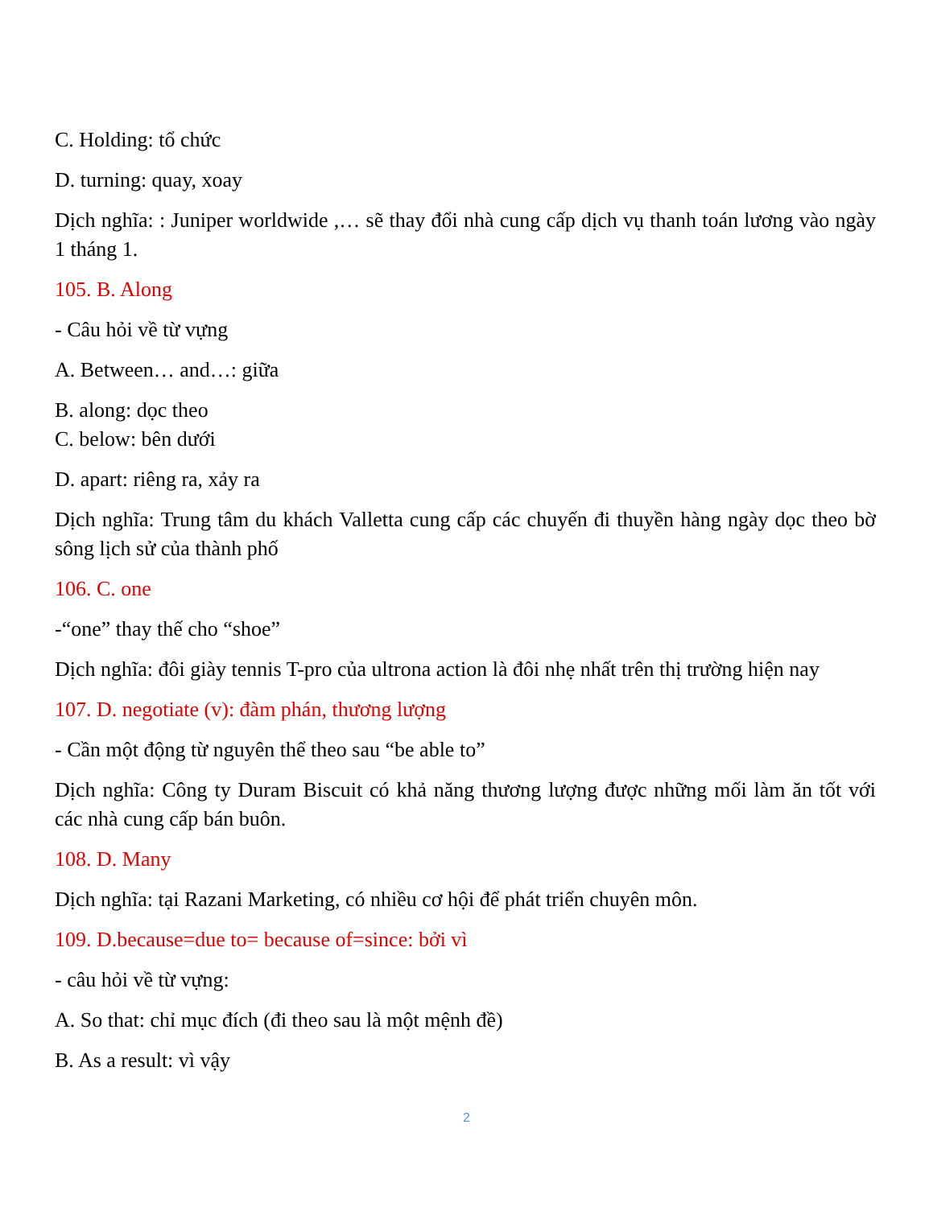C. Holding: tổ chức
D. turning: quay, xoay
Dịch nghĩa: : Juniper worldwide ,… sẽ thay đổi nhà cung cấp dịch vụ thanh toán lương vào ngày 1 tháng 1.
105. B. Along
- Câu hỏi về từ vựng
A. Between… and…: giữa
B. along: dọc theo
C. below: bên dưới
D. apart: riêng ra, xảy ra
Dịch nghĩa: Trung tâm du khách Valletta cung cấp các chuyến đi thuyền hàng ngày dọc theo bờ sông lịch sử của thành phố
106. C. one
-“one” thay thế cho “shoe”
Dịch nghĩa: đôi giày tennis T-pro của ultrona action là đôi nhẹ nhất trên thị trường hiện nay
107. D. negotiate (v): đàm phán, thương lượng
- Cần một động từ nguyên thể theo sau “be able to”
Dịch nghĩa: Công ty Duram Biscuit có khả năng thương lượng được những mối làm ăn tốt với các nhà cung cấp bán buôn.
108. D. Many
Dịch nghĩa: tại Razani Marketing, có nhiều cơ hội để phát triển chuyên môn.
109. D.because=due to= because of=since: bởi vì
- câu hỏi về từ vựng:
A. So that: chỉ mục đích (đi theo sau là một mệnh đề)
B. As a result: vì vậy
2